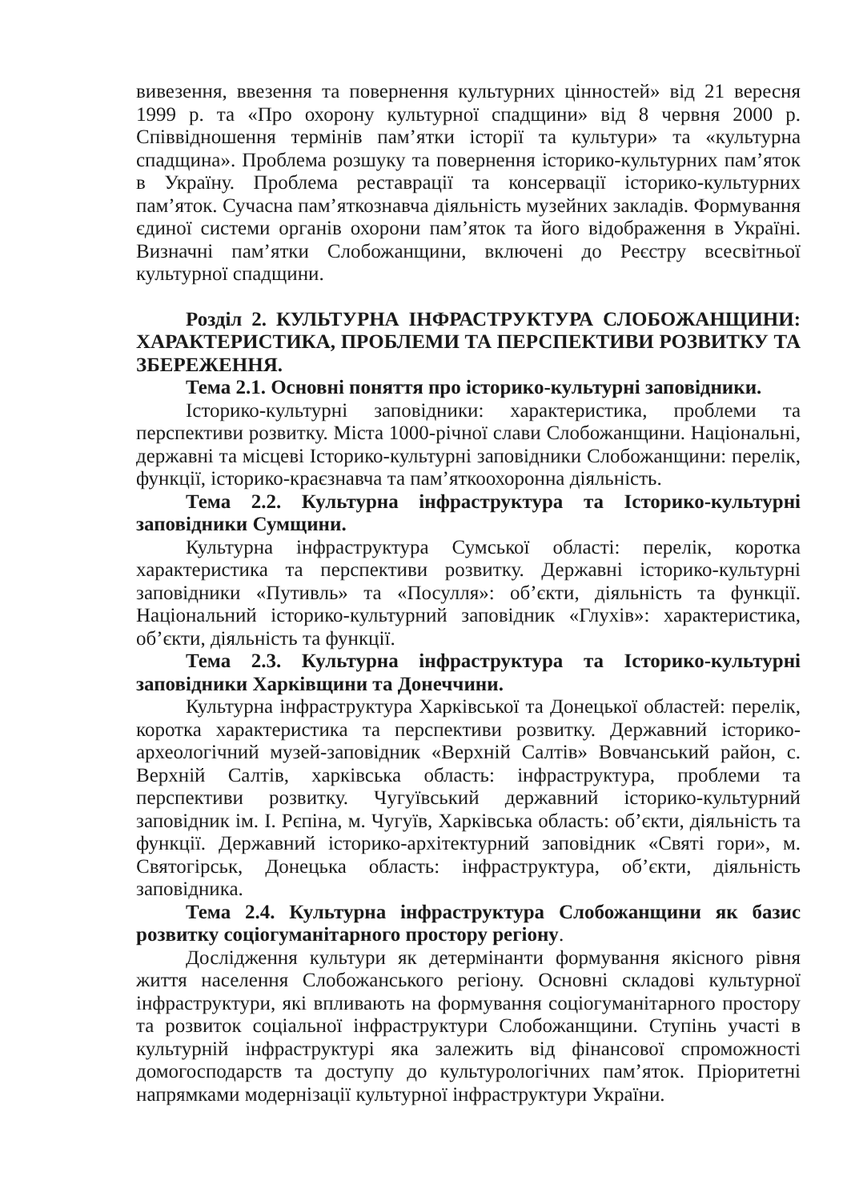вивезення, ввезення та повернення культурних цінностей» від 21 вересня 1999 р. та «Про охорону культурної спадщини» від 8 червня 2000 р. Співвідношення термінів пам’ятки історії та культури» та «культурна спадщина». Проблема розшуку та повернення історико-культурних пам’яток в Україну. Проблема реставрації та консервації історико-культурних пам’яток. Сучасна пам’яткознавча діяльність музейних закладів. Формування єдиної системи органів охорони пам’яток та його відображення в Україні. Визначні пам’ятки Слобожанщини, включені до Реєстру всесвітньої культурної спадщини.
Розділ 2. КУЛЬТУРНА ІНФРАСТРУКТУРА СЛОБОЖАНЩИНИ: ХАРАКТЕРИСТИКА, ПРОБЛЕМИ ТА ПЕРСПЕКТИВИ РОЗВИТКУ ТА ЗБЕРЕЖЕННЯ.
Тема 2.1. Основні поняття про історико-культурні заповідники.
Історико-культурні заповідники: характеристика, проблеми та перспективи розвитку. Міста 1000-річної слави Слобожанщини. Національні, державні та місцеві Історико-культурні заповідники Слобожанщини: перелік, функції, історико-краєзнавча та пам’яткоохоронна діяльність.
Тема 2.2. Культурна інфраструктура та Історико-культурні заповідники Сумщини.
Культурна інфраструктура Сумської області: перелік, коротка характеристика та перспективи розвитку. Державні історико-культурні заповідники «Путивль» та «Посулля»: об’єкти, діяльність та функції. Національний історико-культурний заповідник «Глухів»: характеристика, об’єкти, діяльність та функції.
Тема 2.3. Культурна інфраструктура та Історико-культурні заповідники Харківщини та Донеччини.
Культурна інфраструктура Харківської та Донецької областей: перелік, коротка характеристика та перспективи розвитку. Державний історико-археологічний музей-заповідник «Верхній Салтів» Вовчанський район, с. Верхній Салтів, харківська область: інфраструктура, проблеми та перспективи розвитку. Чугуївський державний історико-культурний заповідник ім. І. Рєпіна, м. Чугуїв, Харківська область: об’єкти, діяльність та функції. Державний історико-архітектурний заповідник «Святі гори», м. Святогірськ, Донецька область: інфраструктура, об’єкти, діяльність заповідника.
Тема 2.4. Культурна інфраструктура Слобожанщини як базис розвитку соціогуманітарного простору регіону.
Дослідження культури як детермінанти формування якісного рівня життя населення Слобожанського регіону. Основні складові культурної інфраструктури, які впливають на формування соціогуманітарного простору та розвиток соціальної інфраструктури Слобожанщини. Ступінь участі в культурній інфраструктурі яка залежить від фінансової спроможності домогосподарств та доступу до культурологічних пам’яток. Пріоритетні напрямками модернізації культурної інфраструктури України.